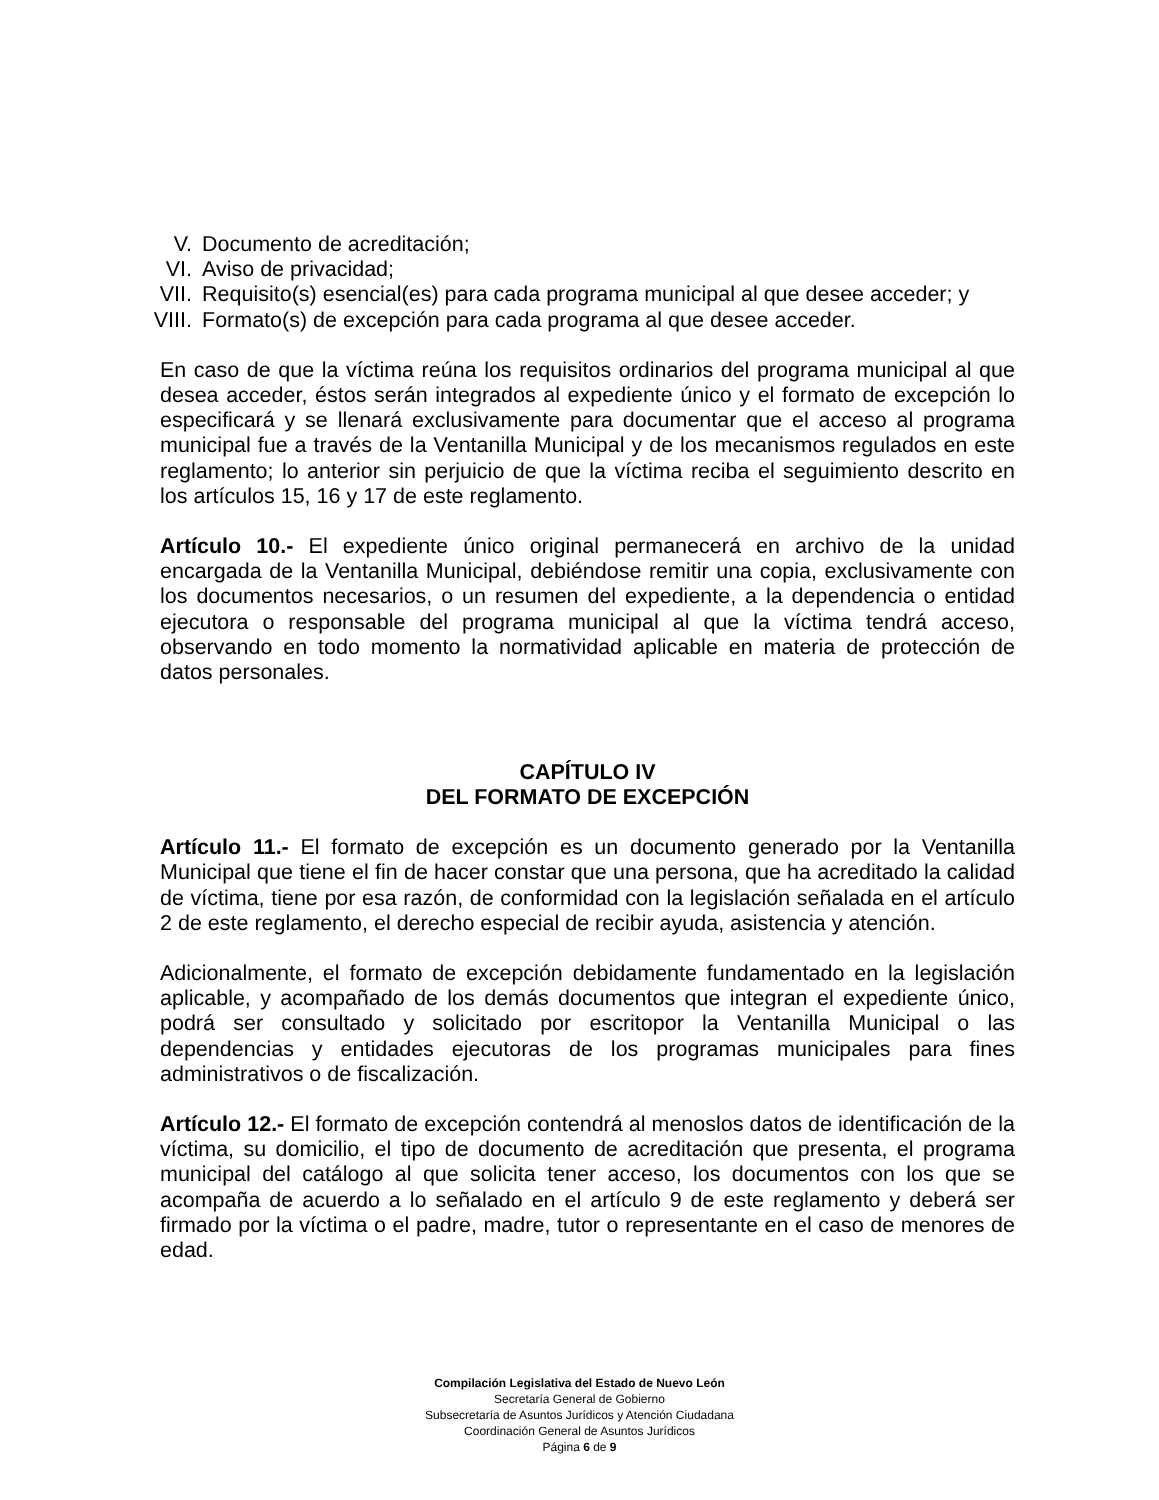V. Documento de acreditación;
VI. Aviso de privacidad;
VII. Requisito(s) esencial(es) para cada programa municipal al que desee acceder; y
VIII. Formato(s) de excepción para cada programa al que desee acceder.
En caso de que la víctima reúna los requisitos ordinarios del programa municipal al que desea acceder, éstos serán integrados al expediente único y el formato de excepción lo especificará y se llenará exclusivamente para documentar que el acceso al programa municipal fue a través de la Ventanilla Municipal y de los mecanismos regulados en este reglamento; lo anterior sin perjuicio de que la víctima reciba el seguimiento descrito en los artículos 15, 16 y 17 de este reglamento.
Artículo 10.- El expediente único original permanecerá en archivo de la unidad encargada de la Ventanilla Municipal, debiéndose remitir una copia, exclusivamente con los documentos necesarios, o un resumen del expediente, a la dependencia o entidad ejecutora o responsable del programa municipal al que la víctima tendrá acceso, observando en todo momento la normatividad aplicable en materia de protección de datos personales.
CAPÍTULO IV
DEL FORMATO DE EXCEPCIÓN
Artículo 11.- El formato de excepción es un documento generado por la Ventanilla Municipal que tiene el fin de hacer constar que una persona, que ha acreditado la calidad de víctima, tiene por esa razón, de conformidad con la legislación señalada en el artículo 2 de este reglamento, el derecho especial de recibir ayuda, asistencia y atención.
Adicionalmente, el formato de excepción debidamente fundamentado en la legislación aplicable, y acompañado de los demás documentos que integran el expediente único, podrá ser consultado y solicitado por escritopor la Ventanilla Municipal o las dependencias y entidades ejecutoras de los programas municipales para fines administrativos o de fiscalización.
Artículo 12.- El formato de excepción contendrá al menoslos datos de identificación de la víctima, su domicilio, el tipo de documento de acreditación que presenta, el programa municipal del catálogo al que solicita tener acceso, los documentos con los que se acompaña de acuerdo a lo señalado en el artículo 9 de este reglamento y deberá ser firmado por la víctima o el padre, madre, tutor o representante en el caso de menores de edad.
Compilación Legislativa del Estado de Nuevo León
Secretaría General de Gobierno
Subsecretaría de Asuntos Jurídicos y Atención Ciudadana
Coordinación General de Asuntos Jurídicos
Página 6 de 9